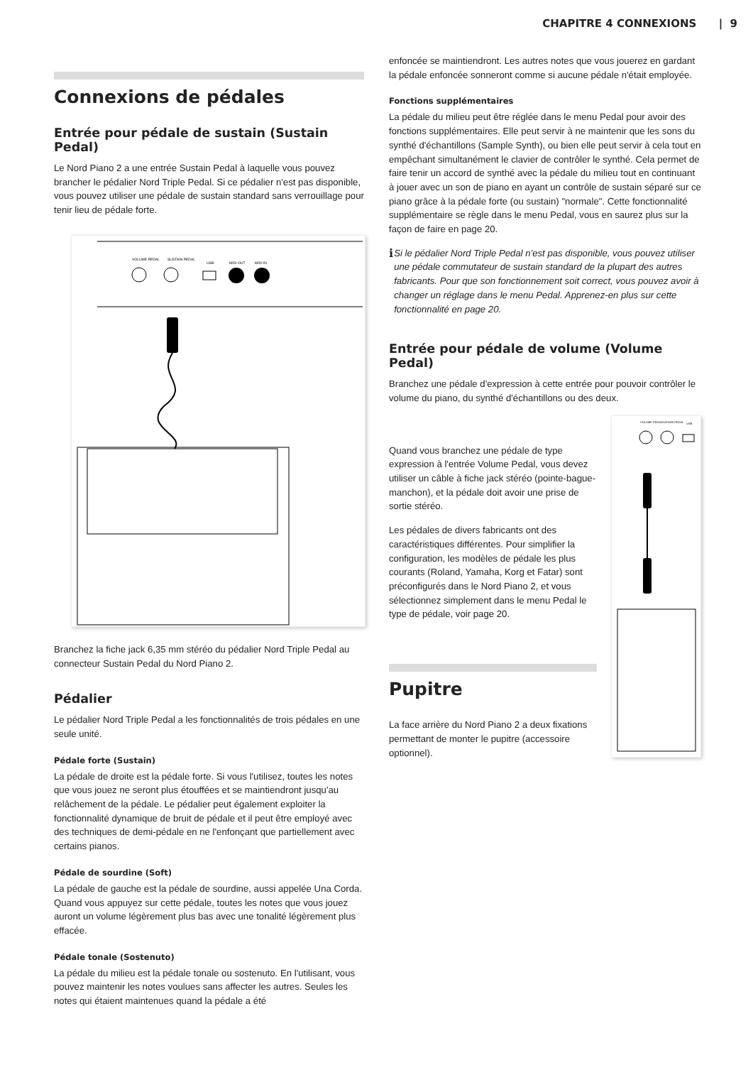CHAPITRE 4 CONNEXIONS | 9
Connexions de pédales
Entrée pour pédale de sustain (Sustain Pedal)
Le Nord Piano 2 a une entrée Sustain Pedal à laquelle vous pouvez brancher le pédalier Nord Triple Pedal. Si ce pédalier n'est pas disponible, vous pouvez utiliser une pédale de sustain standard sans verrouillage pour tenir lieu de pédale forte.
VOLUME PEDAL
SUSTAIN PEDAL
USB
MIDI OUT
MIDI IN
Branchez la fiche jack 6,35 mm stéréo du pédalier Nord Triple Pedal au connecteur Sustain Pedal du Nord Piano 2.
Pédalier
Le pédalier Nord Triple Pedal a les fonctionnalités de trois pédales en une seule unité.
Pédale forte (Sustain)
La pédale de droite est la pédale forte. Si vous l'utilisez, toutes les notes que vous jouez ne seront plus étouffées et se maintiendront jusqu'au relâchement de la pédale. Le pédalier peut également exploiter la fonctionnalité dynamique de bruit de pédale et il peut être employé avec des techniques de demi-pédale en ne l'enfonçant que partiellement avec certains pianos.
Pédale de sourdine (Soft)
La pédale de gauche est la pédale de sourdine, aussi appelée Una Corda. Quand vous appuyez sur cette pédale, toutes les notes que vous jouez auront un volume légèrement plus bas avec une tonalité légèrement plus effacée.
Pédale tonale (Sostenuto)
La pédale du milieu est la pédale tonale ou sostenuto. En l'utilisant, vous pouvez maintenir les notes voulues sans affecter les autres. Seules les notes qui étaient maintenues quand la pédale a été
enfoncée se maintiendront. Les autres notes que vous jouerez en gardant la pédale enfoncée sonneront comme si aucune pédale n'était employée.
Fonctions supplémentaires
La pédale du milieu peut être réglée dans le menu Pedal pour avoir des fonctions supplémentaires. Elle peut servir à ne maintenir que les sons du synthé d'échantillons (Sample Synth), ou bien elle peut servir à cela tout en empêchant simultanément le clavier de contrôler le synthé. Cela permet de faire tenir un accord de synthé avec la pédale du milieu tout en continuant à jouer avec un son de piano en ayant un contrôle de sustain séparé sur ce piano grâce à la pédale forte (ou sustain) "normale". Cette fonctionnalité supplémentaire se règle dans le menu Pedal, vous en saurez plus sur la façon de faire en page 20.
ℹ
Si le pédalier Nord Triple Pedal n'est pas disponible, vous pouvez utiliser une pédale commutateur de sustain standard de la plupart des autres fabricants. Pour que son fonctionnement soit correct, vous pouvez avoir à changer un réglage dans le menu Pedal. Apprenez-en plus sur cette fonctionnalité en page 20.
Entrée pour pédale de volume (Volume Pedal)
Branchez une pédale d'expression à cette entrée pour pouvoir contrôler le volume du piano, du synthé d'échantillons ou des deux.
Quand vous branchez une pédale de type expression à l'entrée Volume Pedal, vous devez utiliser un câble à fiche jack stéréo (pointe-bague-manchon), et la pédale doit avoir une prise de sortie stéréo.
Les pédales de divers fabricants ont des caractéristiques différentes. Pour simplifier la configuration, les modèles de pédale les plus courants (Roland, Yamaha, Korg et Fatar) sont préconfigurés dans le Nord Piano 2, et vous sélectionnez simplement dans le menu Pedal le type de pédale, voir page 20.
Pupitre
La face arrière du Nord Piano 2 a deux fixations permettant de monter le pupitre (accessoire optionnel).
VOLUME PEDAL
SUSTAIN PEDAL
USB